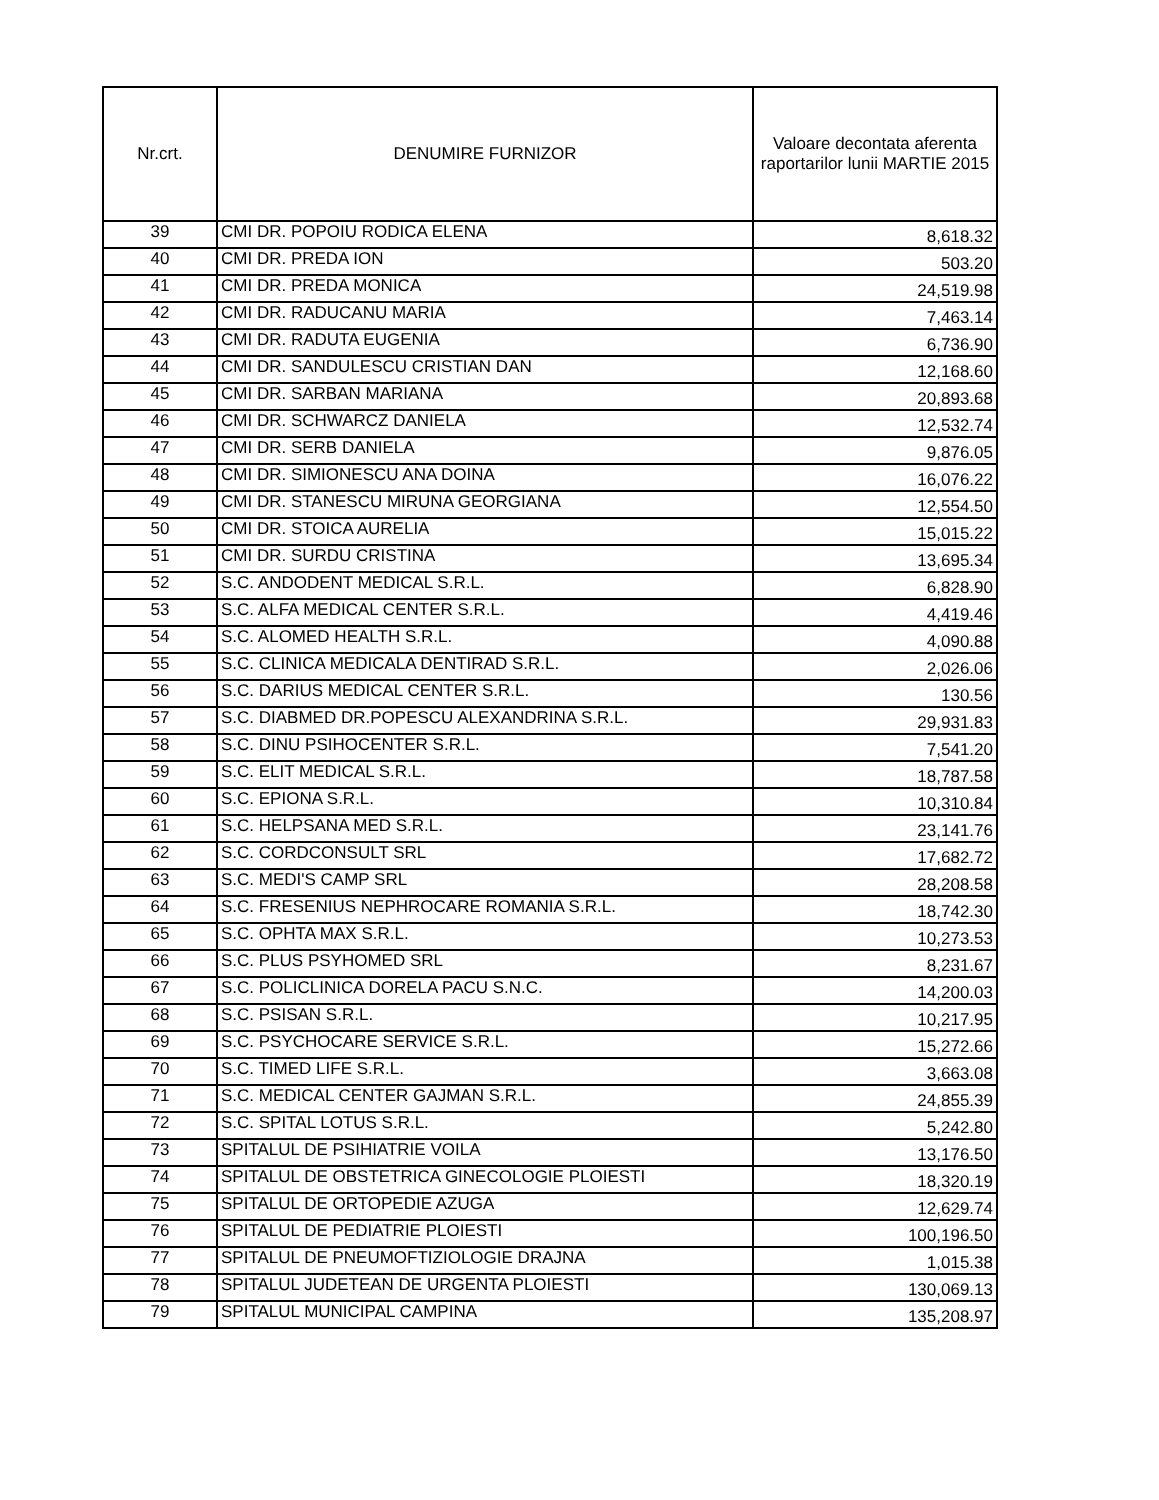| Nr.crt. | DENUMIRE FURNIZOR | Valoare decontata aferenta raportarilor lunii MARTIE 2015 |
| --- | --- | --- |
| 39 | CMI DR. POPOIU RODICA ELENA | 8,618.32 |
| 40 | CMI DR. PREDA ION | 503.20 |
| 41 | CMI DR. PREDA MONICA | 24,519.98 |
| 42 | CMI DR. RADUCANU MARIA | 7,463.14 |
| 43 | CMI DR. RADUTA EUGENIA | 6,736.90 |
| 44 | CMI DR. SANDULESCU CRISTIAN DAN | 12,168.60 |
| 45 | CMI DR. SARBAN MARIANA | 20,893.68 |
| 46 | CMI DR. SCHWARCZ DANIELA | 12,532.74 |
| 47 | CMI DR. SERB DANIELA | 9,876.05 |
| 48 | CMI DR. SIMIONESCU ANA DOINA | 16,076.22 |
| 49 | CMI DR. STANESCU MIRUNA GEORGIANA | 12,554.50 |
| 50 | CMI DR. STOICA AURELIA | 15,015.22 |
| 51 | CMI DR. SURDU CRISTINA | 13,695.34 |
| 52 | S.C. ANDODENT MEDICAL S.R.L. | 6,828.90 |
| 53 | S.C. ALFA MEDICAL CENTER S.R.L. | 4,419.46 |
| 54 | S.C. ALOMED HEALTH S.R.L. | 4,090.88 |
| 55 | S.C. CLINICA MEDICALA DENTIRAD S.R.L. | 2,026.06 |
| 56 | S.C. DARIUS MEDICAL CENTER S.R.L. | 130.56 |
| 57 | S.C. DIABMED DR.POPESCU ALEXANDRINA S.R.L. | 29,931.83 |
| 58 | S.C. DINU PSIHOCENTER S.R.L. | 7,541.20 |
| 59 | S.C. ELIT MEDICAL S.R.L. | 18,787.58 |
| 60 | S.C. EPIONA S.R.L. | 10,310.84 |
| 61 | S.C. HELPSANA MED S.R.L. | 23,141.76 |
| 62 | S.C. CORDCONSULT SRL | 17,682.72 |
| 63 | S.C. MEDI'S CAMP SRL | 28,208.58 |
| 64 | S.C. FRESENIUS NEPHROCARE ROMANIA S.R.L. | 18,742.30 |
| 65 | S.C. OPHTA MAX S.R.L. | 10,273.53 |
| 66 | S.C. PLUS PSYHOMED SRL | 8,231.67 |
| 67 | S.C. POLICLINICA DORELA PACU S.N.C. | 14,200.03 |
| 68 | S.C. PSISAN S.R.L. | 10,217.95 |
| 69 | S.C. PSYCHOCARE SERVICE S.R.L. | 15,272.66 |
| 70 | S.C. TIMED LIFE S.R.L. | 3,663.08 |
| 71 | S.C. MEDICAL CENTER GAJMAN S.R.L. | 24,855.39 |
| 72 | S.C. SPITAL LOTUS S.R.L. | 5,242.80 |
| 73 | SPITALUL DE PSIHIATRIE VOILA | 13,176.50 |
| 74 | SPITALUL DE OBSTETRICA GINECOLOGIE PLOIESTI | 18,320.19 |
| 75 | SPITALUL DE ORTOPEDIE AZUGA | 12,629.74 |
| 76 | SPITALUL DE PEDIATRIE PLOIESTI | 100,196.50 |
| 77 | SPITALUL DE PNEUMOFTIZIOLOGIE DRAJNA | 1,015.38 |
| 78 | SPITALUL JUDETEAN DE URGENTA PLOIESTI | 130,069.13 |
| 79 | SPITALUL MUNICIPAL CAMPINA | 135,208.97 |